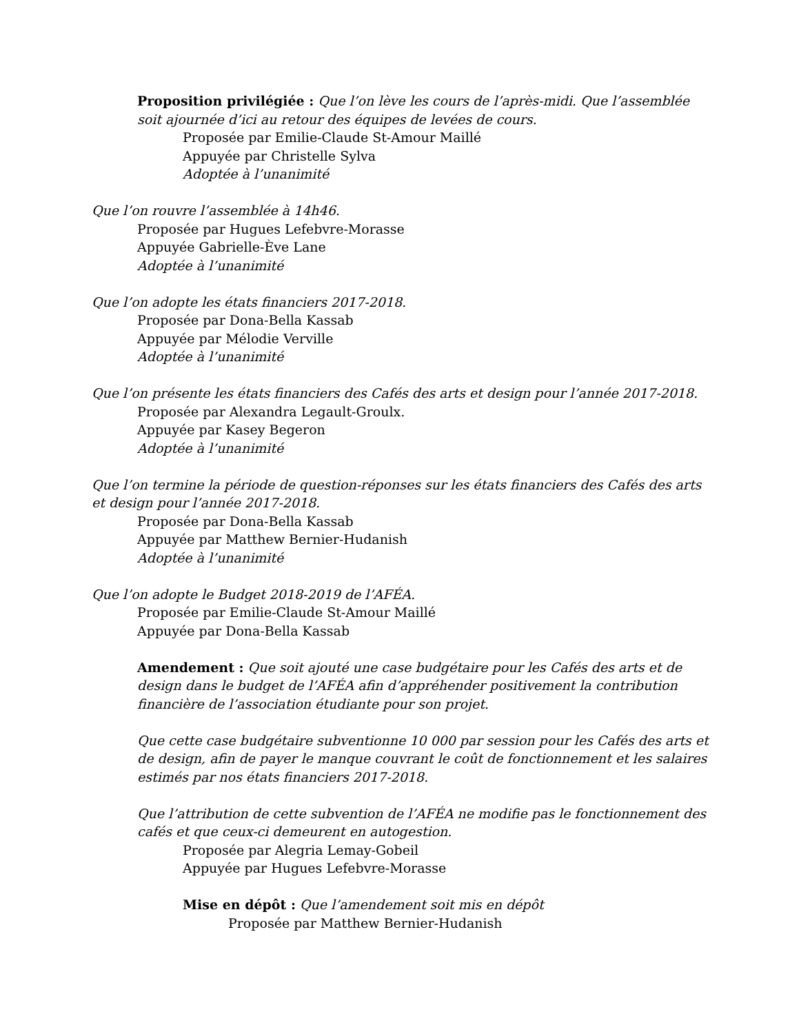Proposition privilégiée : Que l’on lève les cours de l’après-midi. Que l’assemblée soit ajournée d’ici au retour des équipes de levées de cours.
Proposée par Emilie-Claude St-Amour Maillé
Appuyée par Christelle Sylva
Adoptée à l’unanimité
Que l’on rouvre l’assemblée à 14h46.
Proposée par Hugues Lefebvre-Morasse
Appuyée Gabrielle-Ève Lane
Adoptée à l’unanimité
Que l’on adopte les états financiers 2017-2018.
Proposée par Dona-Bella Kassab
Appuyée par Mélodie Verville
Adoptée à l’unanimité
Que l’on présente les états financiers des Cafés des arts et design pour l’année 2017-2018.
Proposée par Alexandra Legault-Groulx.
Appuyée par Kasey Begeron
Adoptée à l’unanimité
Que l’on termine la période de question-réponses sur les états financiers des Cafés des arts et design pour l’année 2017-2018.
Proposée par Dona-Bella Kassab
Appuyée par Matthew Bernier-Hudanish
Adoptée à l’unanimité
Que l’on adopte le Budget 2018-2019 de l’AFÉA.
Proposée par Emilie-Claude St-Amour Maillé
Appuyée par Dona-Bella Kassab
Amendement : Que soit ajouté une case budgétaire pour les Cafés des arts et de design dans le budget de l’AFÉA afin d’appréhender positivement la contribution financière de l’association étudiante pour son projet.
Que cette case budgétaire subventionne 10 000 par session pour les Cafés des arts et de design, afin de payer le manque couvrant le coût de fonctionnement et les salaires estimés par nos états financiers 2017-2018.
Que l’attribution de cette subvention de l’AFÉA ne modifie pas le fonctionnement des cafés et que ceux-ci demeurent en autogestion.
Proposée par Alegria Lemay-Gobeil
Appuyée par Hugues Lefebvre-Morasse
Mise en dépôt : Que l’amendement soit mis en dépôt
Proposée par Matthew Bernier-Hudanish